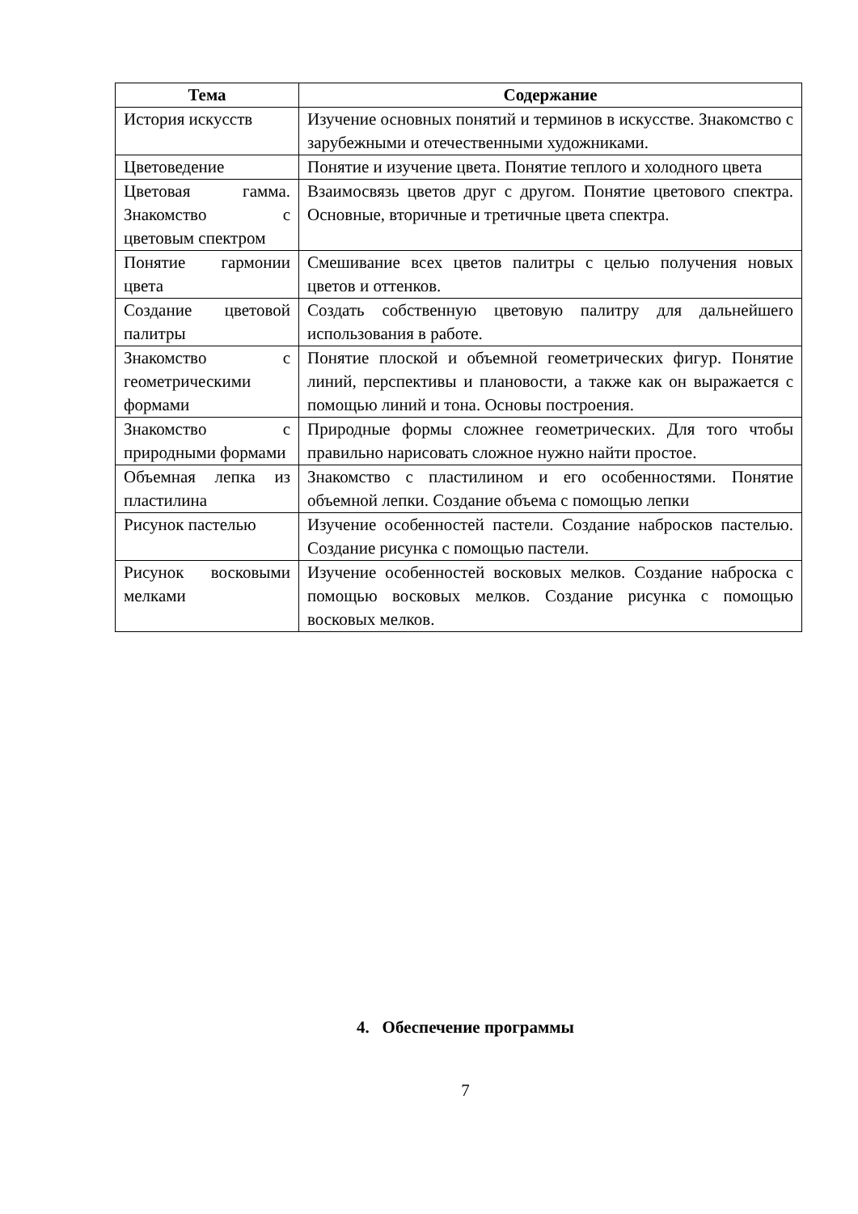| Тема | Содержание |
| --- | --- |
| История искусств | Изучение основных понятий и терминов в искусстве. Знакомство с зарубежными и отечественными художниками. |
| Цветоведение | Понятие и изучение цвета. Понятие теплого и холодного цвета |
| Цветовая гамма. Знакомство с цветовым спектром | Взаимосвязь цветов друг с другом. Понятие цветового спектра. Основные, вторичные и третичные цвета спектра. |
| Понятие гармонии цвета | Смешивание всех цветов палитры с целью получения новых цветов и оттенков. |
| Создание цветовой палитры | Создать собственную цветовую палитру для дальнейшего использования в работе. |
| Знакомство с геометрическими формами | Понятие плоской и объемной геометрических фигур. Понятие линий, перспективы и плановости, а также как он выражается с помощью линий и тона. Основы построения. |
| Знакомство с природными формами | Природные формы сложнее геометрических. Для того чтобы правильно нарисовать сложное нужно найти простое. |
| Объемная лепка из пластилина | Знакомство с пластилином и его особенностями. Понятие объемной лепки. Создание объема с помощью лепки |
| Рисунок пастелью | Изучение особенностей пастели. Создание набросков пастелью. Создание рисунка с помощью пастели. |
| Рисунок восковыми мелками | Изучение особенностей восковых мелков. Создание наброска с помощью восковых мелков. Создание рисунка с помощью восковых мелков. |
4. Обеспечение программы
7